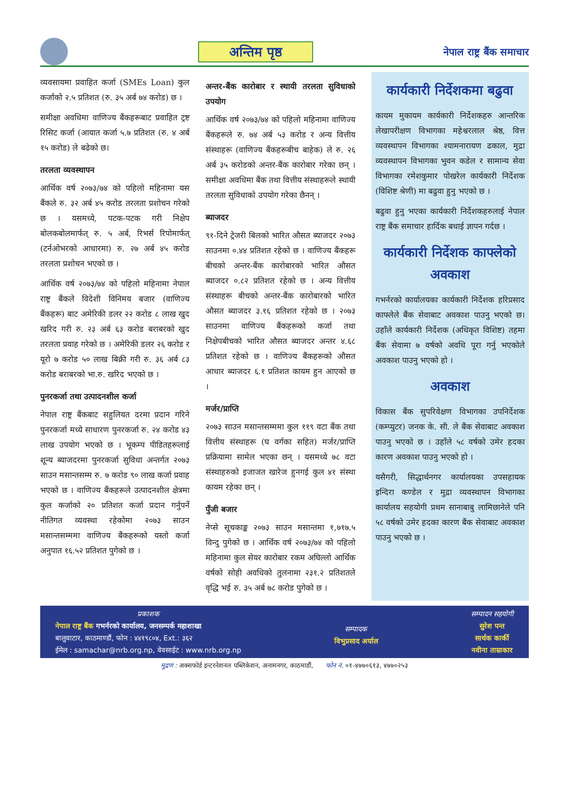अन्तिम पृष्ठ
नेपाल राष्ट्र बैंक समाचार
व्यवसायमा प्रवाहित कर्जा (SMEs Loan) कुल कर्जाको २.५ प्रतिशत (रु. ३५ अर्ब ७४ करोड) छ ।
समीक्षा अवधिमा वाणिज्य बैंकहरूबाट प्रवाहित ट्रष्ट रिसिट कर्जा (आयात कर्जा ५.७ प्रतिशत (रु. ४ अर्ब १५ करोड) ले बढेको छ।
तरलता व्यवस्थापन
आर्थिक वर्ष २०७३/७४ को पहिलो महिनामा यस बैंकले रु. ३२ अर्ब ४५ करोड तरलता प्रशोचन गरेको छ । यसमध्ये, पटक-पटक गरी निक्षेप बोलकबोलमार्फत् रु. ५ अर्ब, रिभर्स रिपोमार्फत् (टर्नओभरको आधारमा) रु. २७ अर्ब ४५ करोड तरलता प्रशोचन भएको छ ।
आर्थिक वर्ष २०७३/७४ को पहिलो महिनामा नेपाल राष्ट्र बैंकले विदेशी विनिमय बजार (वाणिज्य बैंकहरू) बाट अमेरिकी डलर २२ करोड ८ लाख खुद खरिद गरी रु. २३ अर्ब ६३ करोड बराबरको खुद तरलता प्रवाह गरेको छ । अमेरिकी डलर २६ करोड र यूरो ७ करोड ५० लाख बिक्री गरी रु. ३६ अर्ब ८३ करोड बराबरको भा.रु. खरिद भएको छ ।
पुनरकर्जा तथा उत्पादनशील कर्जा
नेपाल राष्ट्र बैंकबाट सहुलियत दरमा प्रदान गरिने पुनरकर्जा मध्ये साधारण पुनरकर्जा रु. २४ करोड ४३ लाख उपयोग भएको छ । भूकम्प पीडितहरूलाई शून्य ब्याजदरमा पुनरकर्जा सुविधा अन्तर्गत २०७३ साउन मसान्तसम्म रु. ७ करोड ९० लाख कर्जा प्रवाह भएको छ । वाणिज्य बैंकहरूले उत्पादनशील क्षेत्रमा कुल कर्जाको २० प्रतिशत कर्जा प्रदान गर्नुपर्ने नीतिगत व्यवस्था रहेकोमा २०७३ साउन मसान्तसम्ममा वाणिज्य बैंकहरूको यस्तो कर्जा अनुपात १६.५२ प्रतिशत पुगेको छ ।
अन्तर-बैंक कारोबार र स्थायी तरलता सुविधाको उपयोग
आर्थिक वर्ष २०७३/७४ को पहिलो महिनामा वाणिज्य बैंकहरूले रु. ७४ अर्ब ५३ करोड र अन्य वित्तीय संस्थाहरू (वाणिज्य बैंकहरूबीच बाहेक) ले रु. २६ अर्ब ३५ करोडको अन्तर-बैंक कारोबार गरेका छन् । समीक्षा अवधिमा बैंक तथा वित्तीय संस्थाहरूले स्थायी तरलता सुविधाको उपयोग गरेका छैनन् ।
ब्याजदर
९१-दिने ट्रेजरी बिलको भारित औसत ब्याजदर २०७३ साउनमा ०.४४ प्रतिशत रहेको छ । वाणिज्य बैंकहरू बीचको अन्तर-बैंक कारोबारको भारित औसत ब्याजदर ०.८२ प्रतिशत रहेको छ । अन्य वित्तीय संस्थाहरू बीचको अन्तर-बैंक कारोबारको भारित औसत ब्याजदर ३.१६ प्रतिशत रहेको छ । २०७३ साउनमा वाणिज्य बैंकहरूको कर्जा तथा निक्षेपबीचको भारित औसत ब्याजदर अन्तर ४.६८ प्रतिशत रहेको छ । वाणिज्य बैंकहरूको औसत आधार ब्याजदर ६.१ प्रतिशत कायम हुन आएको छ ।
मर्जर/प्राप्ति
२०७३ साउन मसान्तसम्ममा कुल ११९ वटा बैंक तथा वित्तीय संस्थाहरू (घ वर्गका सहित) मर्जर/प्राप्ति प्रक्रियामा सामेल भएका छन् । यसमध्ये ७८ वटा संस्थाहरुको इजाजत खारेज हुनगई कुल ४१ संस्था कायम रहेका छन् ।
पुँजी बजार
नेप्से सूचकाङ्क २०७३ साउन मसान्तमा १,७१७.५ विन्दु पुगेको छ । आर्थिक वर्ष २०७३/७४ को पहिलो महिनामा कुल सेयर कारोबार रकम अघिल्लो आर्थिक वर्षको सोही अवधिको तुलनामा २३१.२ प्रतिशतले वृद्धि भई रु. ३५ अर्ब ७८ करोड पुगेको छ ।
कार्यकारी निर्देशकमा बढुवा
कायम मुकायम कार्यकारी निर्देशकहरु आन्तरिक लेखापरीक्षण विभागका महेश्वरलाल श्रेष्ठ, वित्त व्यवस्थापन विभागका श्यामनारायण ढकाल, मुद्रा व्यवस्थापन विभागका भुवन कडेल र सामान्य सेवा विभागका रमेशकुमार पोखरेल कार्यकारी निर्देशक (विशिष्ट श्रेणी) मा बढुवा हुनु भएको छ ।
बढुवा हुनु भएका कार्यकारी निर्देशकहरुलाई नेपाल राष्ट्र बैंक समाचार हार्दिक बधाई ज्ञापन गर्दछ ।
कार्यकारी निर्देशक काफ्लेको अवकाश
गभर्नरको कार्यालयका कार्यकारी निर्देशक हरिप्रसाद काफ्लेले बैंक सेवाबाट अवकाश पाउनु भएको छ। उहाँले कार्यकारी निर्देशक (अधिकृत विशिष्ट) तहमा बैंक सेवामा ७ वर्षको अवधि पूरा गर्नु भएकोले अवकाश पाउनु भएको हो ।
अवकाश
विकास बैंक सुपरिवेक्षण विभागका उपनिर्देशक (कम्प्युटर) जनक के. सी. ले बैंक सेवाबाट अवकाश पाउनु भएको छ । उहाँले ५८ वर्षको उमेर हदका कारण अवकाश पाउनु भएको हो ।
यसैगरी, सिद्धार्थनगर कार्यालयका उपसहायक इन्दिरा कण्डेल र मुद्रा व्यवस्थापन विभागका कार्यालय सहयोगी प्रथम सानाबाबु लामिछानेले पनि ५८ वर्षको उमेर हदका कारण बैंक सेवाबाट अवकाश पाउनु भएको छ ।
प्रकाशक
नेपाल राष्ट्र बैंक गभर्नरको कार्यालय, जनसम्पर्क महाशाखा
बालुवाटार, काठमाण्डौं, फोन : ४४१९८०४, Ext.: ३६२
ईमेल : samachar@nrb.org.np, वेवसाईट : www.nrb.org.np
सम्पादक
विभुप्रसाद अर्याल
सम्पादन सहयोगी
सुरेश पन्त
सार्थक कार्की
नवीना ताम्राकार
मुद्रण : अक्सफोर्ड इन्टरनेशनल पब्लिकेशन, अनामनगर, काठमाडौं, फोन नं. ०१-४७७०६१३, ४७७०२५३